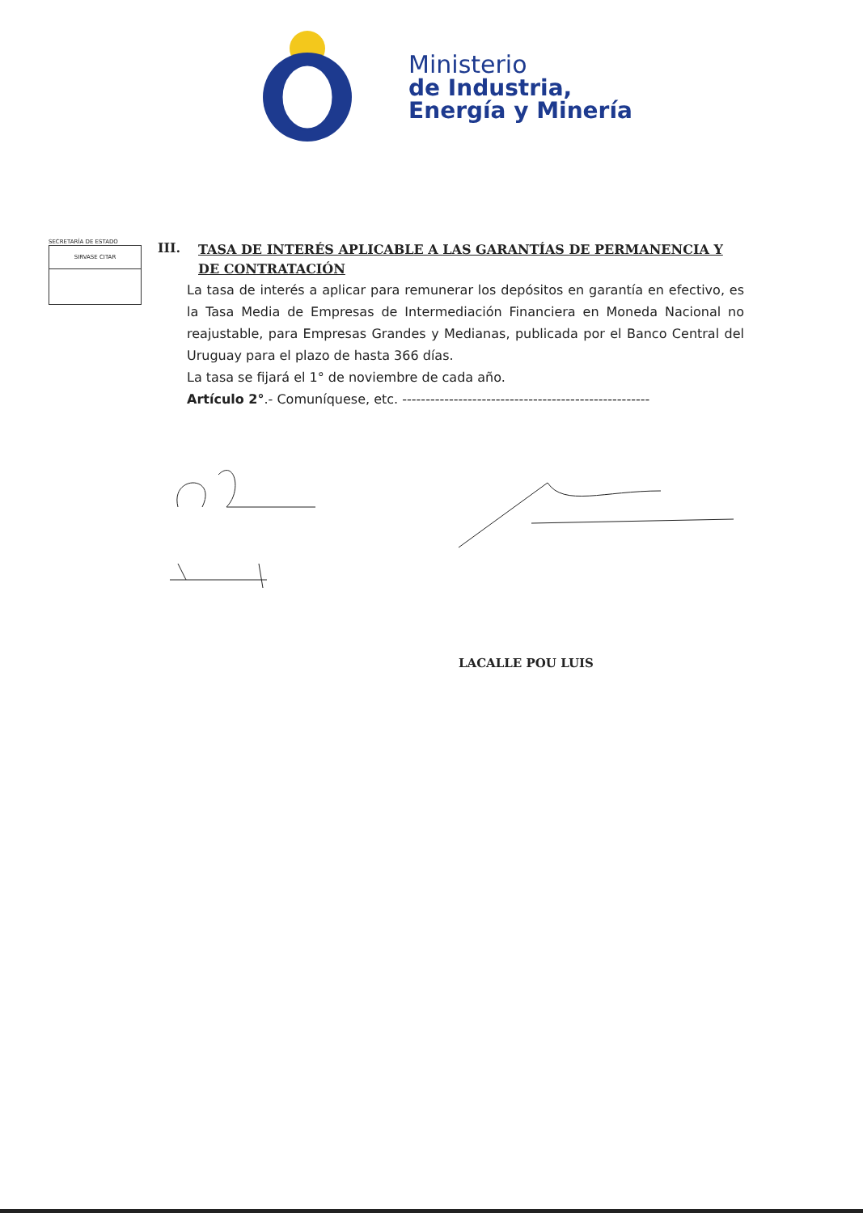Ministerio
de Industria,
Energía y Minería
SECRETARÍA DE ESTADO
SIRVASE CITAR
III. TASA DE INTERÉS APLICABLE A LAS GARANTÍAS DE PERMANENCIA Y DE CONTRATACIÓN
La tasa de interés a aplicar para remunerar los depósitos en garantía en efectivo, es la Tasa Media de Empresas de Intermediación Financiera en Moneda Nacional no reajustable, para Empresas Grandes y Medianas, publicada por el Banco Central del Uruguay para el plazo de hasta 366 días.
La tasa se fijará el 1° de noviembre de cada año.
Artículo 2°.- Comuníquese, etc. -----------------------------------------------------
LACALLE POU LUIS